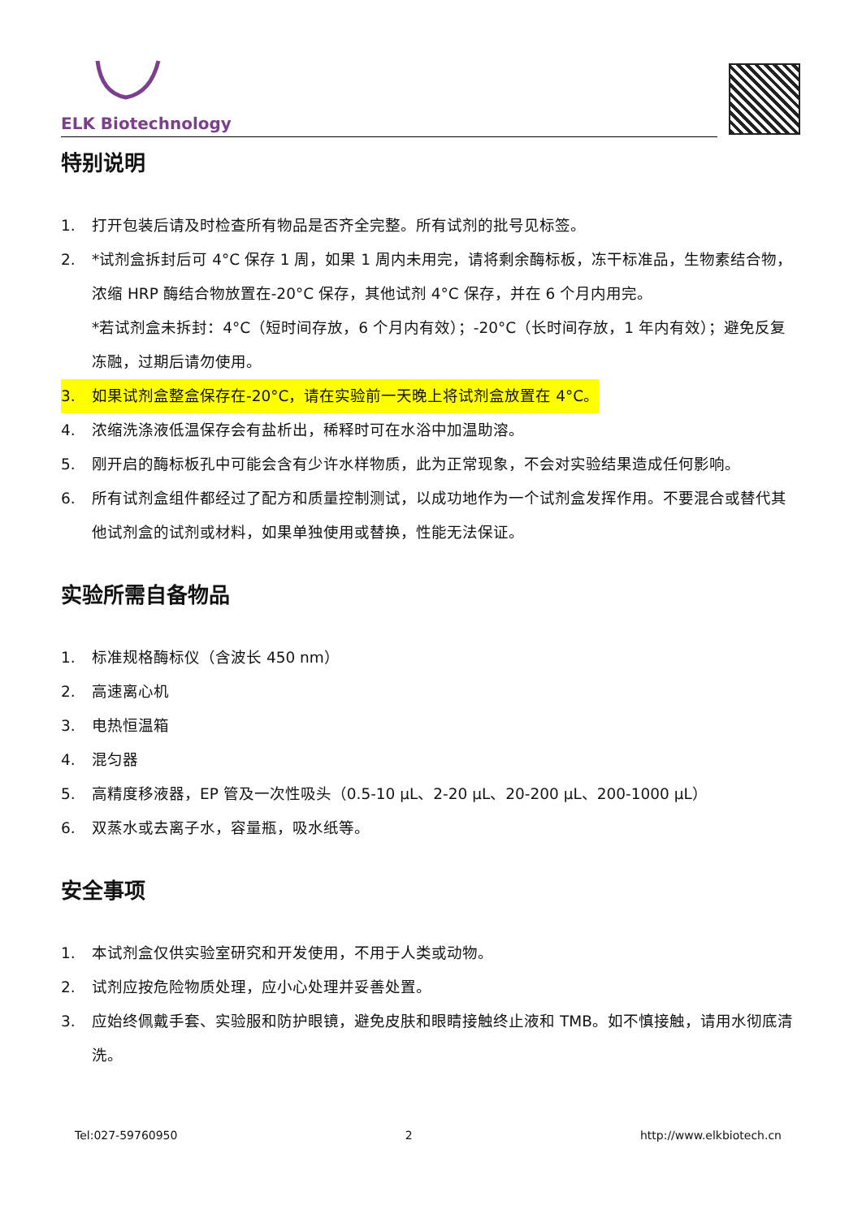ELK Biotechnology
特别说明
1. 打开包装后请及时检查所有物品是否齐全完整。所有试剂的批号见标签。
2. *试剂盒拆封后可 4°C 保存 1 周，如果 1 周内未用完，请将剩余酶标板，冻干标准品，生物素结合物，浓缩 HRP 酶结合物放置在-20°C 保存，其他试剂 4°C 保存，并在 6 个月内用完。
*若试剂盒未拆封：4°C（短时间存放，6 个月内有效）；-20°C（长时间存放，1 年内有效）；避免反复冻融，过期后请勿使用。
3. 如果试剂盒整盒保存在-20°C，请在实验前一天晚上将试剂盒放置在 4°C。
4. 浓缩洗涤液低温保存会有盐析出，稀释时可在水浴中加温助溶。
5. 刚开启的酶标板孔中可能会含有少许水样物质，此为正常现象，不会对实验结果造成任何影响。
6. 所有试剂盒组件都经过了配方和质量控制测试，以成功地作为一个试剂盒发挥作用。不要混合或替代其他试剂盒的试剂或材料，如果单独使用或替换，性能无法保证。
实验所需自备物品
1. 标准规格酶标仪（含波长 450 nm）
2. 高速离心机
3. 电热恒温箱
4. 混匀器
5. 高精度移液器，EP 管及一次性吸头（0.5-10 µL、2-20 µL、20-200 µL、200-1000 µL）
6. 双蒸水或去离子水，容量瓶，吸水纸等。
安全事项
1. 本试剂盒仅供实验室研究和开发使用，不用于人类或动物。
2. 试剂应按危险物质处理，应小心处理并妥善处置。
3. 应始终佩戴手套、实验服和防护眼镜，避免皮肤和眼睛接触终止液和 TMB。如不慎接触，请用水彻底清洗。
Tel:027-59760950 2 http://www.elkbiotech.cn